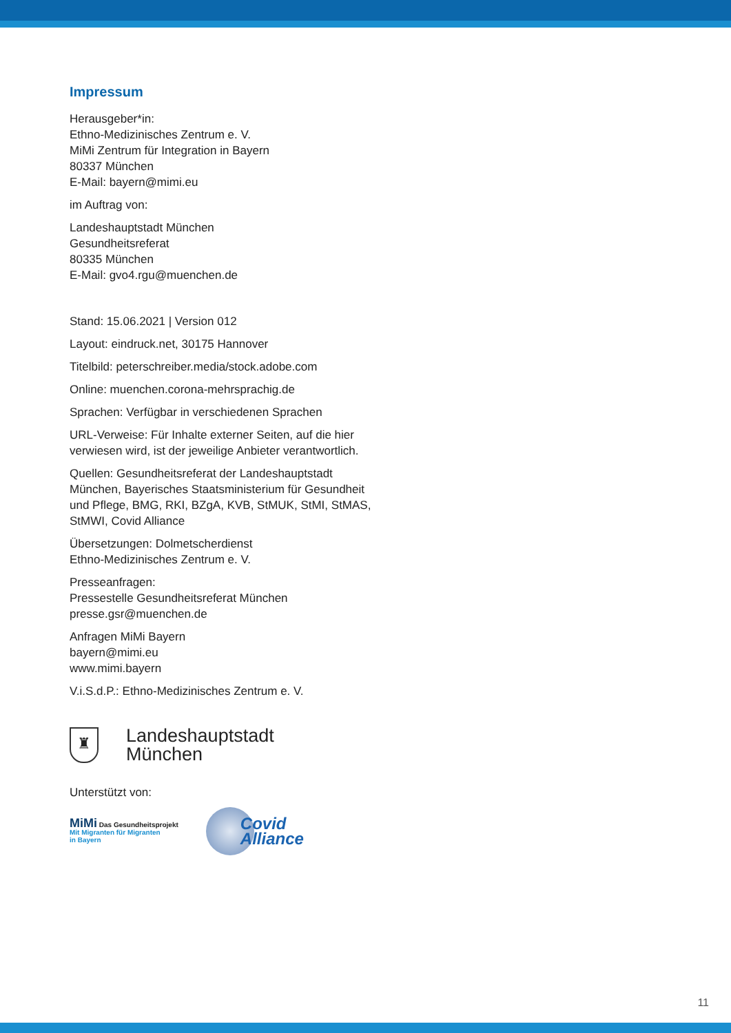Impressum
Herausgeber*in:
Ethno-Medizinisches Zentrum e. V.
MiMi Zentrum für Integration in Bayern
80337 München
E-Mail: bayern@mimi.eu
im Auftrag von:
Landeshauptstadt München
Gesundheitsreferat
80335 München
E-Mail: gvo4.rgu@muenchen.de
Stand: 15.06.2021 | Version 012
Layout: eindruck.net, 30175 Hannover
Titelbild: peterschreiber.media/stock.adobe.com
Online: muenchen.corona-mehrsprachig.de
Sprachen: Verfügbar in verschiedenen Sprachen
URL-Verweise: Für Inhalte externer Seiten, auf die hier verwiesen wird, ist der jeweilige Anbieter verantwortlich.
Quellen: Gesundheitsreferat der Landeshauptstadt München, Bayerisches Staatsministerium für Gesundheit und Pflege, BMG, RKI, BZgA, KVB, StMUK, StMI, StMAS, StMWI, Covid Alliance
Übersetzungen: Dolmetscherdienst
Ethno-Medizinisches Zentrum e. V.
Presseanfragen:
Pressestelle Gesundheitsreferat München
presse.gsr@muenchen.de
Anfragen MiMi Bayern
bayern@mimi.eu
www.mimi.bayern
V.i.S.d.P.: Ethno-Medizinisches Zentrum e. V.
♜
Landeshauptstadt
München
Unterstützt von:
MiMi Das Gesundheitsprojekt
Mit Migranten für Migranten
in Bayern
Covid
Alliance
11